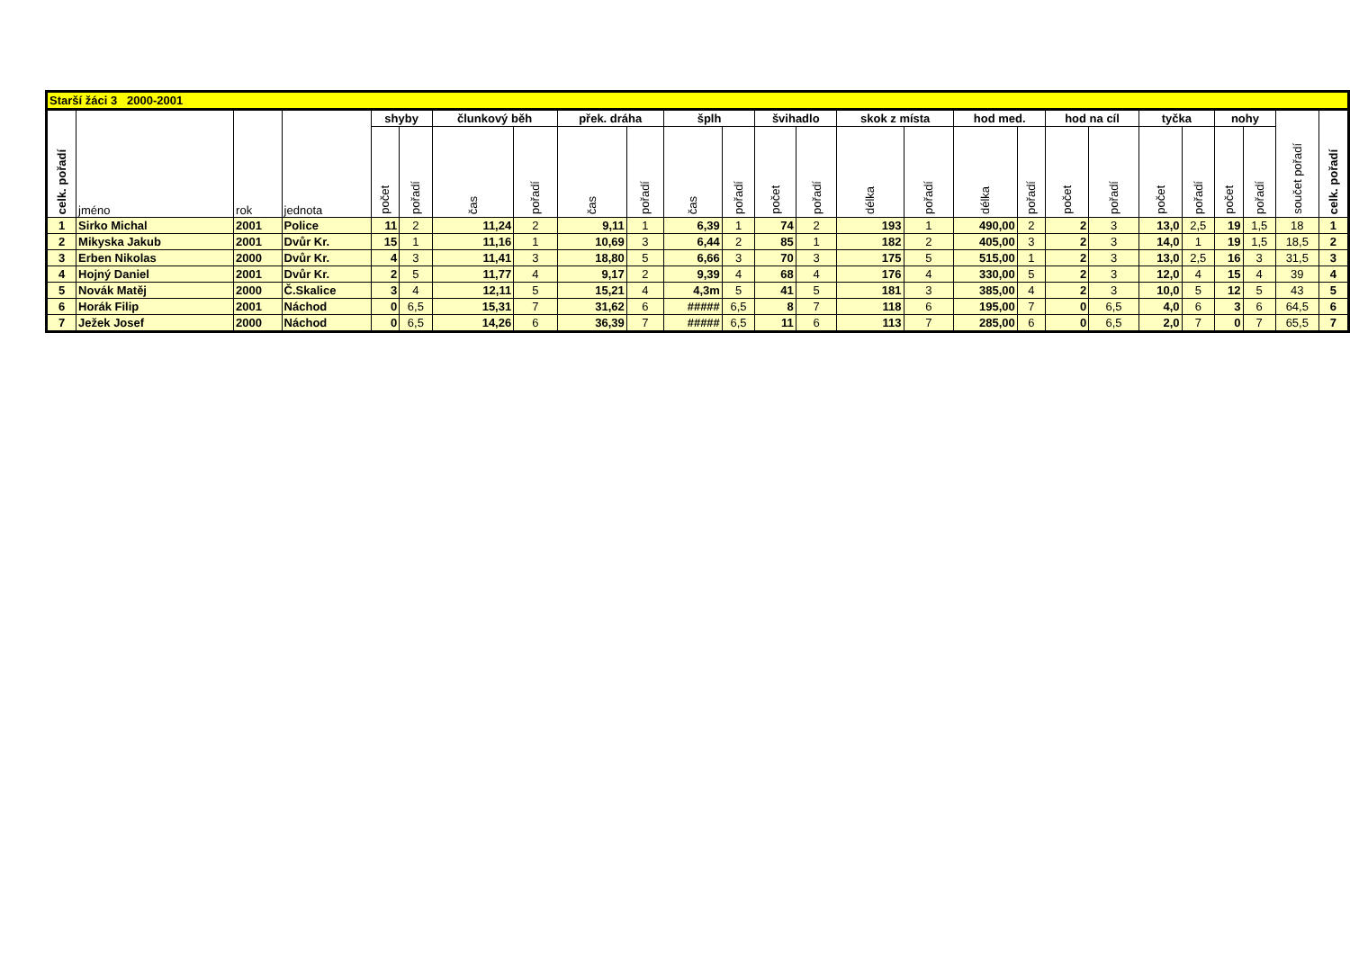| Starší žáci 3 2000-2001 | | | | | | | | | | | | | | | | | | | | | | | | | |
| celk. pořadí | jméno | rok | jednota | shyby | | člunkový běh | | přek. dráha | | šplh | | švihadlo | | skok z místa | | hod med. | | hod na cíl | | tyčka | | nohy | | součet pořadí | celk. pořadí |
| | | | | počet | pořadí | čas | pořadí | čas | pořadí | čas | pořadí | počet | pořadí | délka | pořadí | délka | pořadí | počet | pořadí | počet | pořadí | počet | pořadí | | |
| 1 | Sirko Michal | 2001 | Police | 11 | 2 | 11,24 | 2 | 9,11 | 1 | 6,39 | 1 | 74 | 2 | 193 | 1 | 490,00 | 2 | 2 | 3 | 13,0 | 2,5 | 19 | 1,5 | 18 | 1 |
| 2 | Mikyska Jakub | 2001 | Dvůr Kr. | 15 | 1 | 11,16 | 1 | 10,69 | 3 | 6,44 | 2 | 85 | 1 | 182 | 2 | 405,00 | 3 | 2 | 3 | 14,0 | 1 | 19 | 1,5 | 18,5 | 2 |
| 3 | Erben Nikolas | 2000 | Dvůr Kr. | 4 | 3 | 11,41 | 3 | 18,80 | 5 | 6,66 | 3 | 70 | 3 | 175 | 5 | 515,00 | 1 | 2 | 3 | 13,0 | 2,5 | 16 | 3 | 31,5 | 3 |
| 4 | Hojný Daniel | 2001 | Dvůr Kr. | 2 | 5 | 11,77 | 4 | 9,17 | 2 | 9,39 | 4 | 68 | 4 | 176 | 4 | 330,00 | 5 | 2 | 3 | 12,0 | 4 | 15 | 4 | 39 | 4 |
| 5 | Novák Matěj | 2000 | Č.Skalice | 3 | 4 | 12,11 | 5 | 15,21 | 4 | 4,3m | 5 | 41 | 5 | 181 | 3 | 385,00 | 4 | 2 | 3 | 10,0 | 5 | 12 | 5 | 43 | 5 |
| 6 | Horák Filip | 2001 | Náchod | 0 | 6,5 | 15,31 | 7 | 31,62 | 6 | ##### | 6,5 | 8 | 7 | 118 | 6 | 195,00 | 7 | 0 | 6,5 | 4,0 | 6 | 3 | 6 | 64,5 | 6 |
| 7 | Ježek Josef | 2000 | Náchod | 0 | 6,5 | 14,26 | 6 | 36,39 | 7 | ##### | 6,5 | 11 | 6 | 113 | 7 | 285,00 | 6 | 0 | 6,5 | 2,0 | 7 | 0 | 7 | 65,5 | 7 |